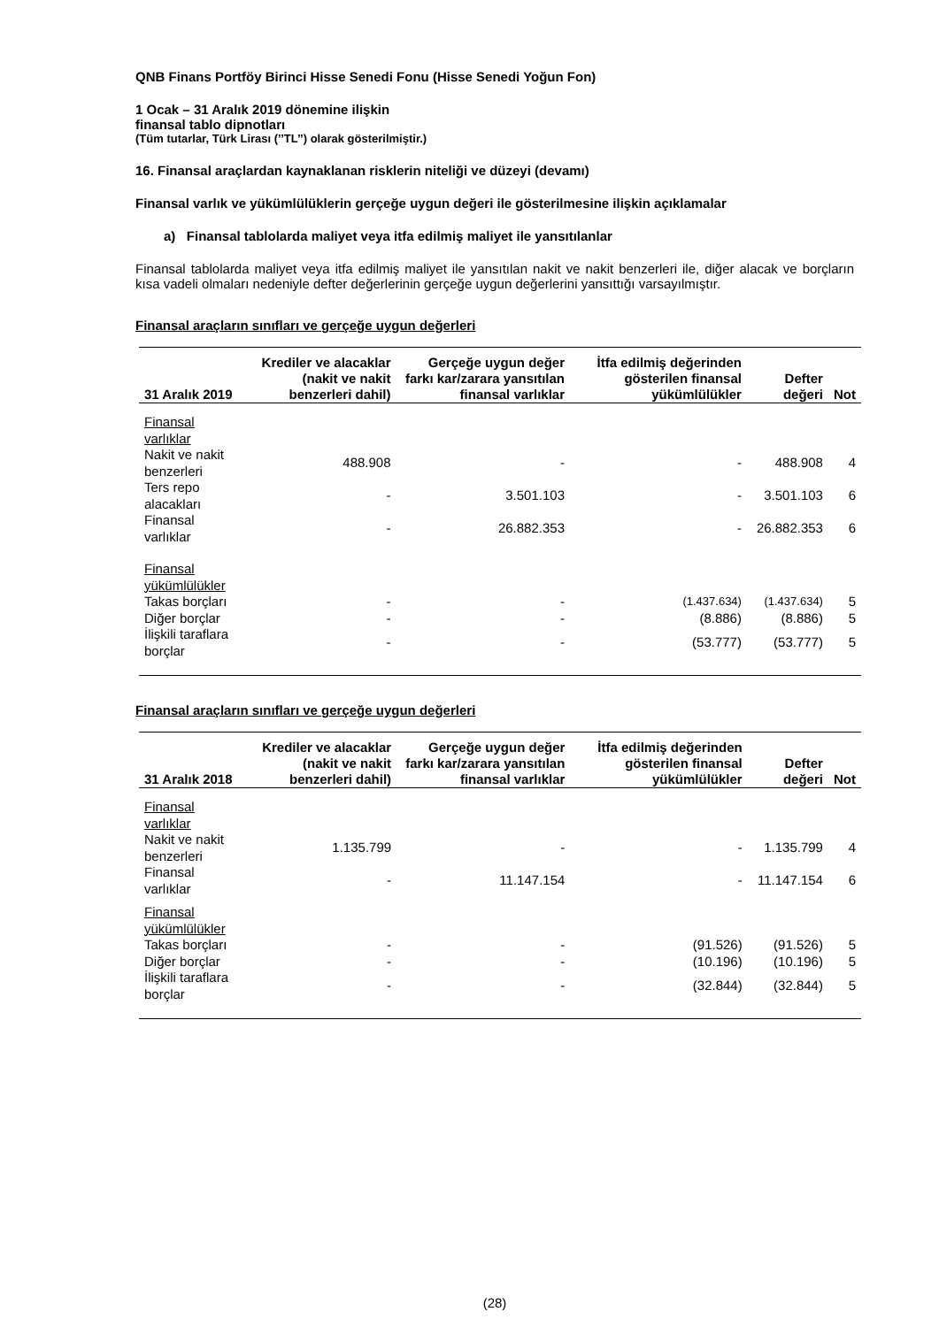QNB Finans Portföy Birinci Hisse Senedi Fonu (Hisse Senedi Yoğun Fon)
1 Ocak – 31 Aralık 2019 dönemine ilişkin
finansal tablo dipnotları
(Tüm tutarlar, Türk Lirası (’’TL’’) olarak gösterilmiştir.)
16. Finansal araçlardan kaynaklanan risklerin niteliği ve düzeyi (devamı)
Finansal varlık ve yükümlülüklerin gerçeğe uygun değeri ile gösterilmesine ilişkin açıklamalar
a) Finansal tablolarda maliyet veya itfa edilmiş maliyet ile yansıtılanlar
Finansal tablolarda maliyet veya itfa edilmiş maliyet ile yansıtılan nakit ve nakit benzerleri ile, diğer alacak ve borçların kısa vadeli olmaları nedeniyle defter değerlerinin gerçeğe uygun değerlerini yansıttığı varsayılmıştır.
Finansal araçların sınıfları ve gerçeğe uygun değerleri
| 31 Aralık 2019 | Krediler ve alacaklar (nakit ve nakit benzerleri dahil) | Gerçeğe uygun değer farkı kar/zarara yansıtılan finansal varlıklar | İtfa edilmiş değerinden gösterilen finansal yükümlülükler | Defter değeri | Not |
| --- | --- | --- | --- | --- | --- |
| Finansal varlıklar | | | | | |
| Nakit ve nakit benzerleri | 488.908 | - | - | 488.908 | 4 |
| Ters repo alacakları | - | 3.501.103 | - | 3.501.103 | 6 |
| Finansal varlıklar | - | 26.882.353 | - | 26.882.353 | 6 |
| Finansal yükümlülükler | | | | | |
| Takas borçları | - | - | (1.437.634) | (1.437.634) | 5 |
| Diğer borçlar | - | - | (8.886) | (8.886) | 5 |
| İlişkili taraflara borçlar | - | - | (53.777) | (53.777) | 5 |
Finansal araçların sınıfları ve gerçeğe uygun değerleri
| 31 Aralık 2018 | Krediler ve alacaklar (nakit ve nakit benzerleri dahil) | Gerçeğe uygun değer farkı kar/zarara yansıtılan finansal varlıklar | İtfa edilmiş değerinden gösterilen finansal yükümlülükler | Defter değeri | Not |
| --- | --- | --- | --- | --- | --- |
| Finansal varlıklar | | | | | |
| Nakit ve nakit benzerleri | 1.135.799 | - | - | 1.135.799 | 4 |
| Finansal varlıklar | - | 11.147.154 | - | 11.147.154 | 6 |
| Finansal yükümlülükler | | | | | |
| Takas borçları | - | - | (91.526) | (91.526) | 5 |
| Diğer borçlar | - | - | (10.196) | (10.196) | 5 |
| İlişkili taraflara borçlar | - | - | (32.844) | (32.844) | 5 |
(28)